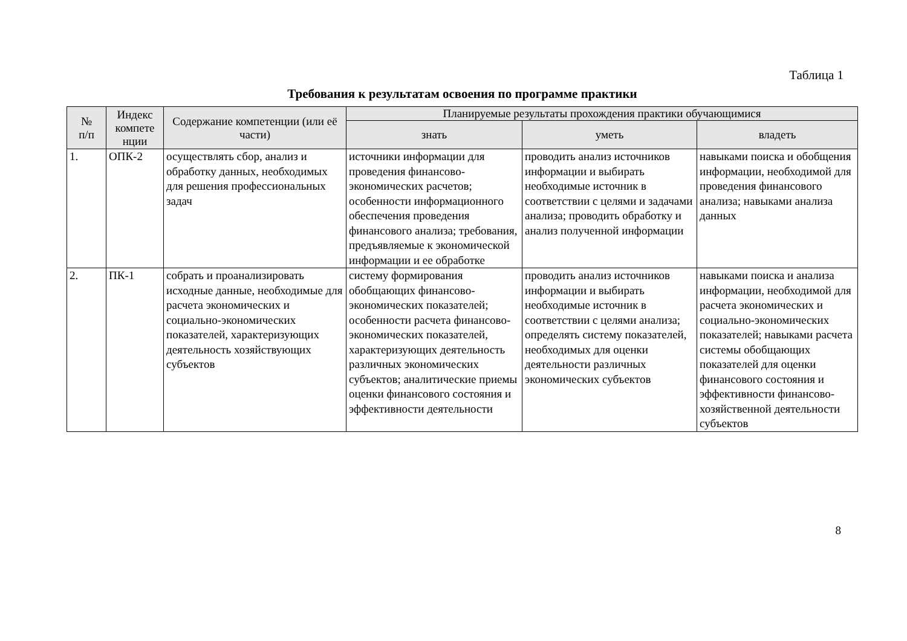Таблица 1
Требования к результатам освоения по программе практики
| № п/п | Индекс компете нции | Содержание компетенции (или её части) | Планируемые результаты прохождения практики обучающимися | | |
| --- | --- | --- | --- | --- | --- |
| | | | знать | уметь | владеть |
| 1. | ОПК-2 | осуществлять сбор, анализ и обработку данных, необходимых для решения профессиональных задач | источники информации для проведения финансово-экономических расчетов; особенности информационного обеспечения проведения финансового анализа; требования, предъявляемые к экономической информации и ее обработке | проводить анализ источников информации и выбирать необходимые источник в соответствии с целями и задачами анализа; проводить обработку и анализ полученной информации | навыками поиска и обобщения информации, необходимой для проведения финансового анализа; навыками анализа данных |
| 2. | ПК-1 | собрать и проанализировать исходные данные, необходимые для расчета экономических и социально-экономических показателей, характеризующих деятельность хозяйствующих субъектов | систему формирования обобщающих финансово-экономических показателей; особенности расчета финансово-экономических показателей, характеризующих деятельность различных экономических субъектов; аналитические приемы оценки финансового состояния и эффективности деятельности | проводить анализ источников информации и выбирать необходимые источник в соответствии с целями анализа; определять систему показателей, необходимых для оценки деятельности различных экономических субъектов | навыками поиска и анализа информации, необходимой для расчета экономических и социально-экономических показателей; навыками расчета системы обобщающих показателей для оценки финансового состояния и эффективности финансово-хозяйственной деятельности субъектов |
8